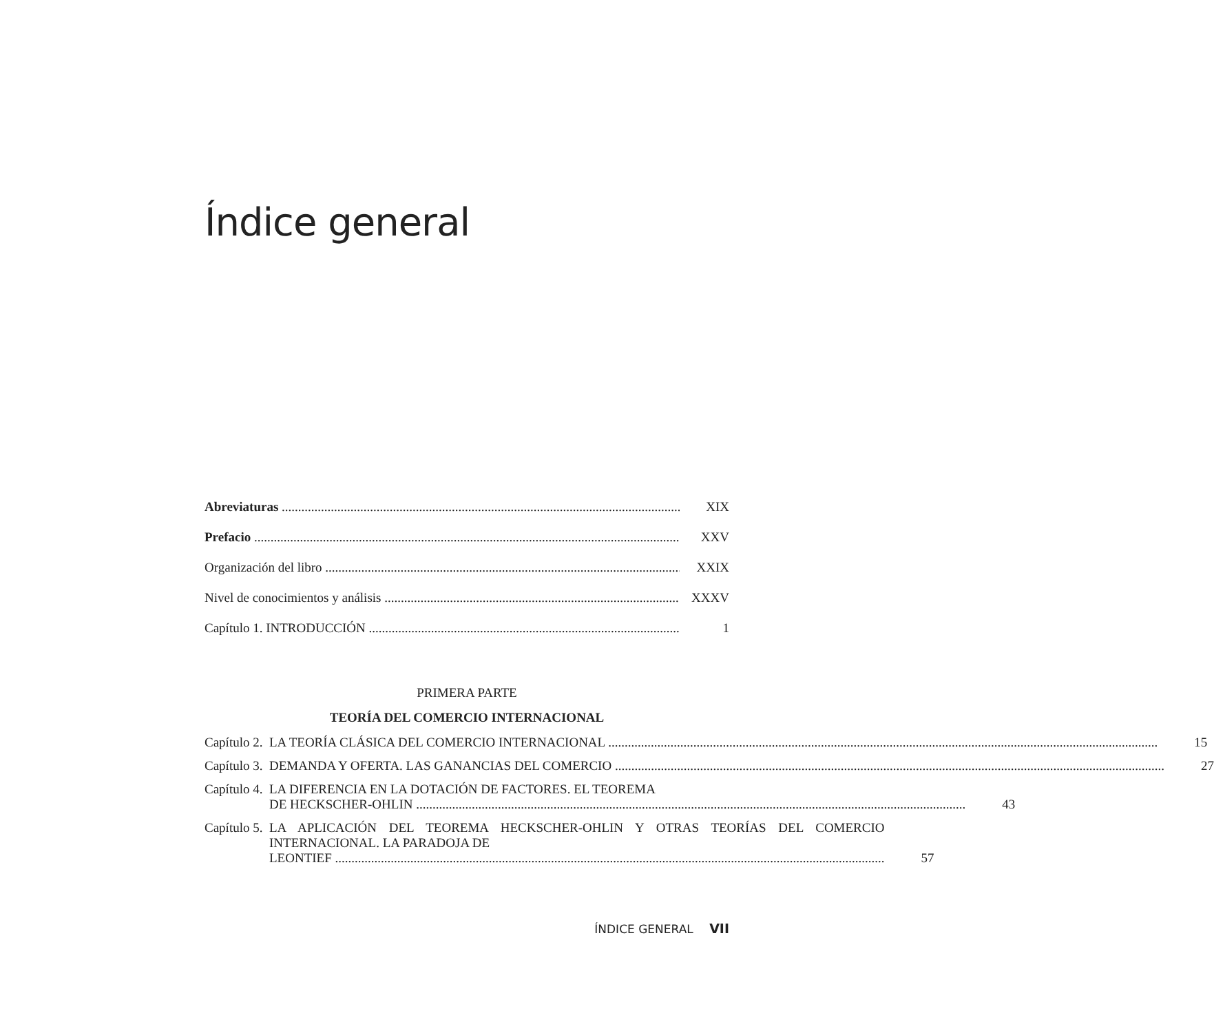Índice general
Abreviaturas XIX
Prefacio XXV
Organización del libro XXIX
Nivel de conocimientos y análisis XXXV
Capítulo 1. INTRODUCCIÓN 1
PRIMERA PARTE
TEORÍA DEL COMERCIO INTERNACIONAL
Capítulo 2.
LA TEORÍA CLÁSICA DEL COMERCIO INTERNACIONAL 15
Capítulo 3.
DEMANDA Y OFERTA. LAS GANANCIAS DEL COMERCIO 27
Capítulo 4.
LA DIFERENCIA EN LA DOTACIÓN DE FACTORES. EL TEOREMA
DE HECKSCHER-OHLIN 43
Capítulo 5.
LA APLICACIÓN DEL TEOREMA HECKSCHER-OHLIN Y OTRAS TEORÍAS DEL COMERCIO INTERNACIONAL. LA PARADOJA DE
LEONTIEF 57
ÍNDICE GENERAL VII